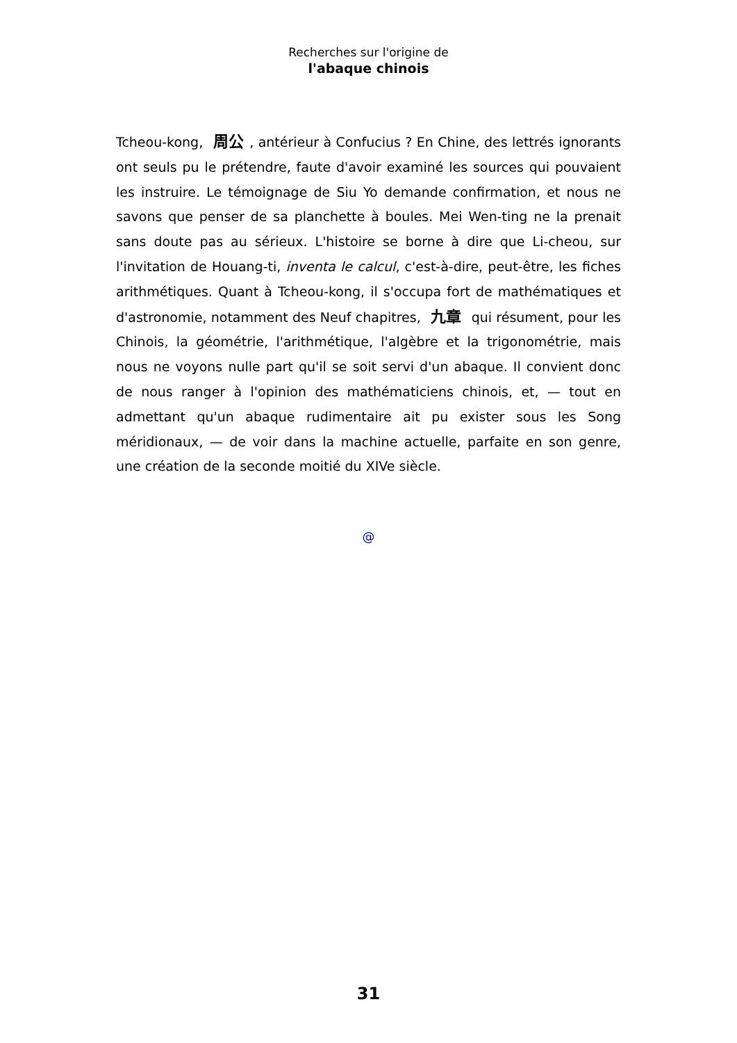Recherches sur l'origine de
l'abaque chinois
Tcheou-kong, 周公, antérieur à Confucius ? En Chine, des lettrés ignorants ont seuls pu le prétendre, faute d'avoir examiné les sources qui pouvaient les instruire. Le témoignage de Siu Yo demande confirmation, et nous ne savons que penser de sa planchette à boules. Mei Wen-ting ne la prenait sans doute pas au sérieux. L'histoire se borne à dire que Li-cheou, sur l'invitation de Houang-ti, inventa le calcul, c'est-à-dire, peut-être, les fiches arithmétiques. Quant à Tcheou-kong, il s'occupa fort de mathématiques et d'astronomie, notamment des Neuf chapitres, 九章 qui résument, pour les Chinois, la géométrie, l'arithmétique, l'algèbre et la trigonométrie, mais nous ne voyons nulle part qu'il se soit servi d'un abaque. Il convient donc de nous ranger à l'opinion des mathématiciens chinois, et, — tout en admettant qu'un abaque rudimentaire ait pu exister sous les Song méridionaux, — de voir dans la machine actuelle, parfaite en son genre, une création de la seconde moitié du XIVe siècle.
@
31